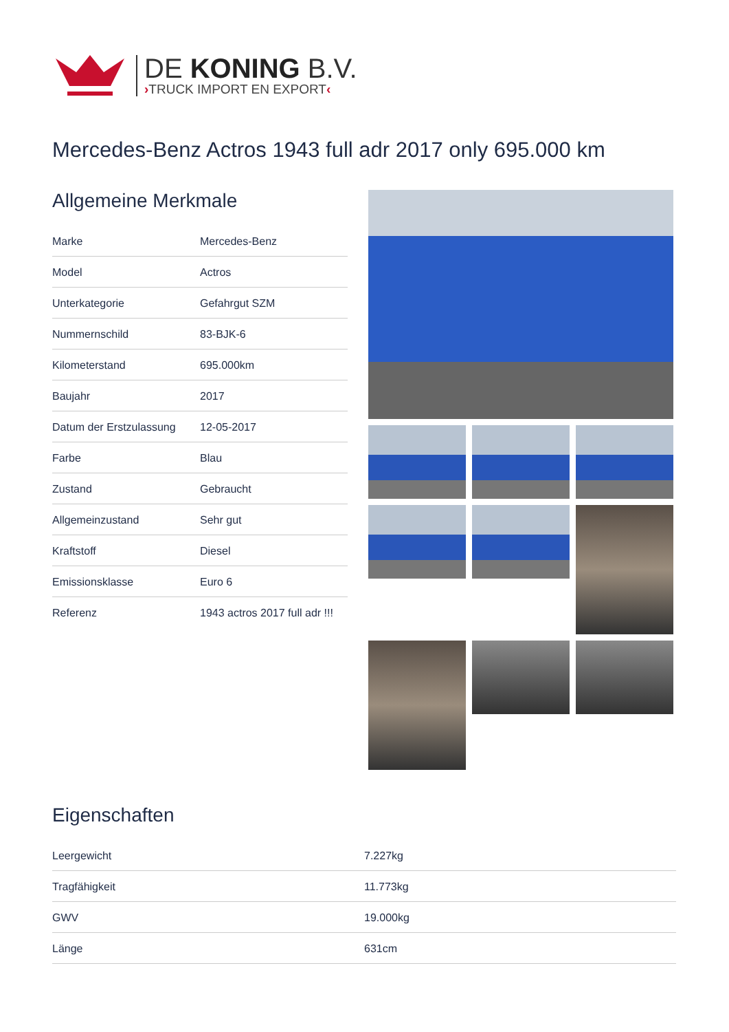DE KONING B.V.
›TRUCK IMPORT EN EXPORT‹
Mercedes-Benz Actros 1943 full adr 2017 only 695.000 km
Allgemeine Merkmale
| Marke | Mercedes-Benz |
| Model | Actros |
| Unterkategorie | Gefahrgut SZM |
| Nummernschild | 83-BJK-6 |
| Kilometerstand | 695.000km |
| Baujahr | 2017 |
| Datum der Erstzulassung | 12-05-2017 |
| Farbe | Blau |
| Zustand | Gebraucht |
| Allgemeinzustand | Sehr gut |
| Kraftstoff | Diesel |
| Emissionsklasse | Euro 6 |
| Referenz | 1943 actros 2017 full adr !!! |
Eigenschaften
| Leergewicht | 7.227kg |
| Tragfähigkeit | 11.773kg |
| GWV | 19.000kg |
| Länge | 631cm |